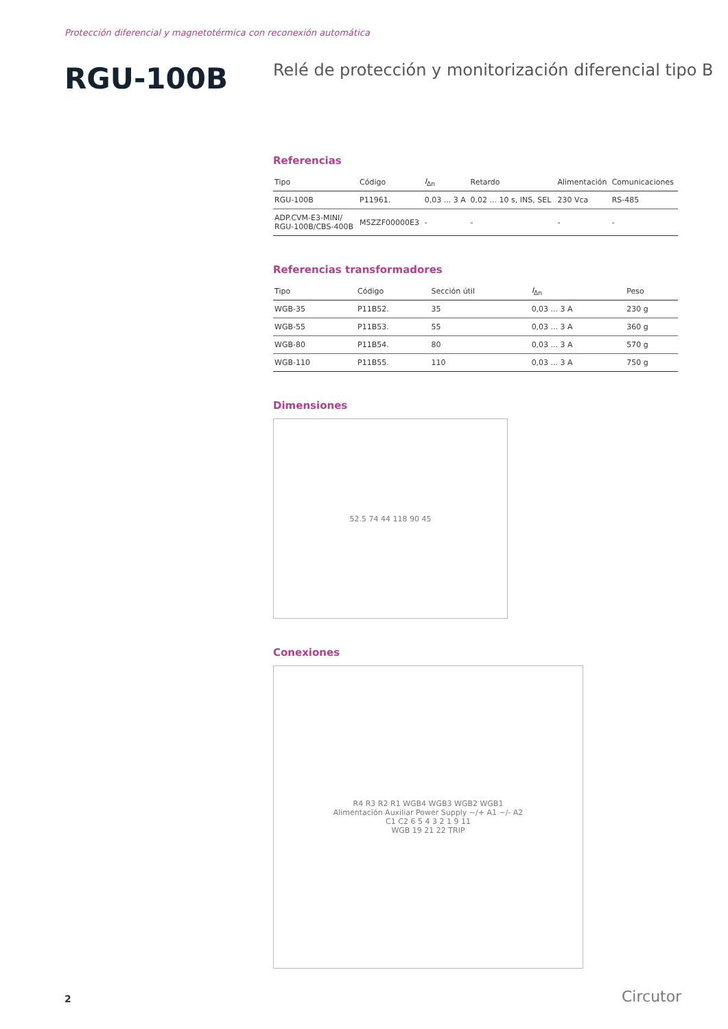Protección diferencial y magnetotérmica con reconexión automática
RGU-100B
Relé de protección y monitorización diferencial tipo B
Referencias
| Tipo | Código | I<sub>Δn</sub> | Retardo | Alimentación | Comunicaciones |
| --- | --- | --- | --- | --- | --- |
| RGU-100B | P11961. | 0,03 ... 3 A | 0,02 ... 10 s, INS, SEL | 230 Vca | RS-485 |
| ADP.CVM-E3-MINI/ RGU-100B/CBS-400B | M5ZZF00000E3 | - | - | - | - |
Referencias transformadores
| Tipo | Código | Sección útil | I<sub>Δn</sub> | Peso |
| --- | --- | --- | --- | --- |
| WGB-35 | P11B52. | 35 | 0,03 ... 3 A | 230 g |
| WGB-55 | P11B53. | 55 | 0,03 ... 3 A | 360 g |
| WGB-80 | P11B54. | 80 | 0,03 ... 3 A | 570 g |
| WGB-110 | P11B55. | 110 | 0,03 ... 3 A | 750 g |
Dimensiones
52.5 74 44 118 90 45
Conexiones
R4 R3 R2 R1 WGB4 WGB3 WGB2 WGB1
Alimentación Auxiliar Power Supply ~/+ A1 ~/- A2
C1 C2 6 5 4 3 2 1 9 11
WGB 19 21 22 TRIP
2 Circutor